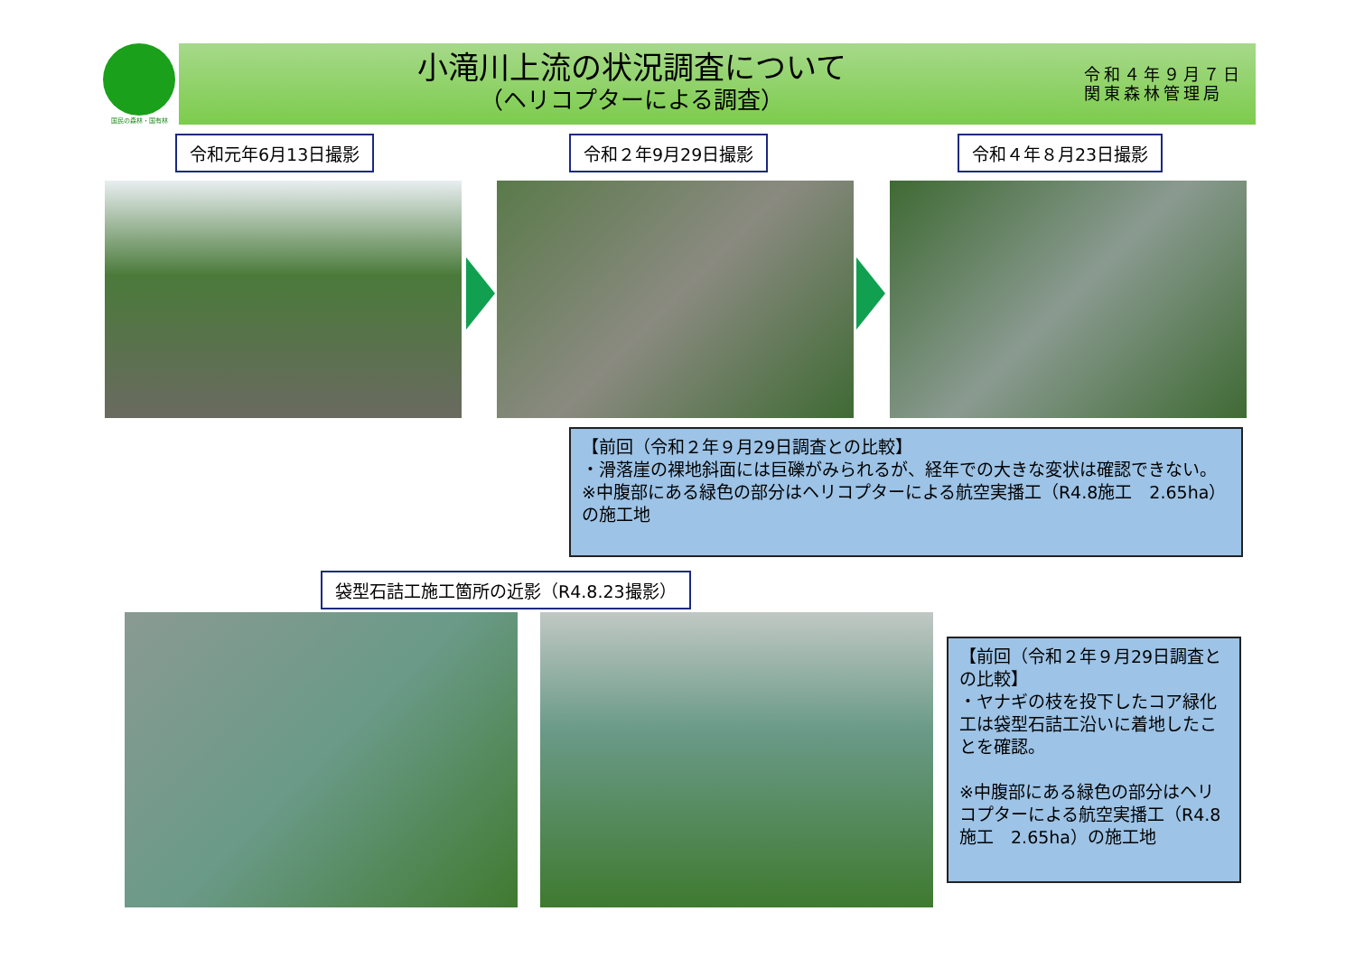国民の森林・国有林
小滝川上流の状況調査について
（ヘリコプターによる調査）
令和４年９月７日
関東森林管理局
令和元年6月13日撮影 令和２年9月29日撮影 令和４年８月23日撮影
【前回（令和２年９月29日調査との比較】
・滑落崖の裸地斜面には巨礫がみられるが、経年での大きな変状は確認できない。
※中腹部にある緑色の部分はヘリコプターによる航空実播工（R4.8施工　2.65ha）の施工地
袋型石詰工施工箇所の近影（R4.8.23撮影）
【前回（令和２年９月29日調査との比較】
・ヤナギの枝を投下したコア緑化工は袋型石詰工沿いに着地したことを確認。
※中腹部にある緑色の部分はヘリコプターによる航空実播工（R4.8施工　2.65ha）の施工地